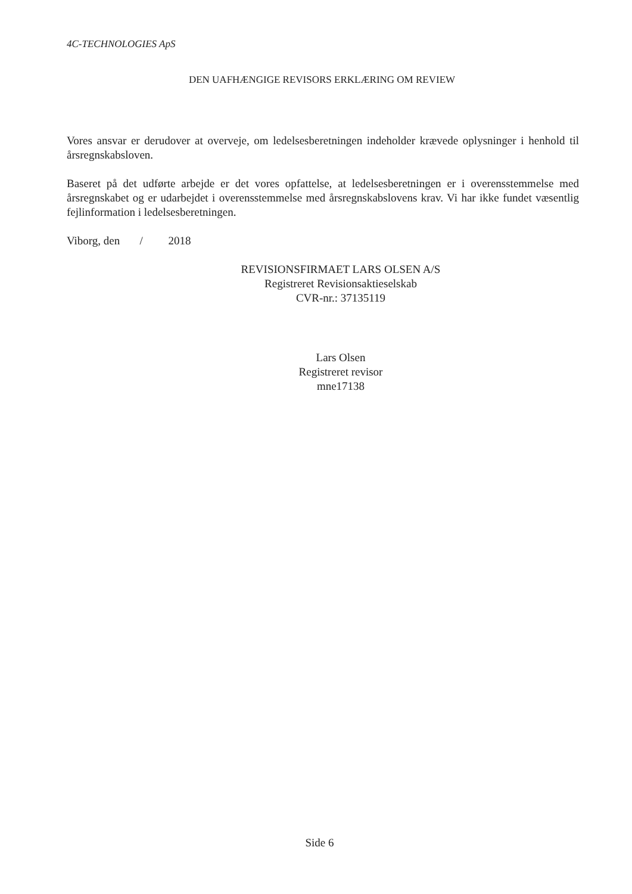4C-TECHNOLOGIES ApS
DEN UAFHÆNGIGE REVISORS ERKLÆRING OM REVIEW
Vores ansvar er derudover at overveje, om ledelsesberetningen indeholder krævede oplysninger i henhold til årsregnskabsloven.
Baseret på det udførte arbejde er det vores opfattelse, at ledelsesberetningen er i overensstemmelse med årsregnskabet og er udarbejdet i overensstemmelse med årsregnskabslovens krav. Vi har ikke fundet væsentlig fejlinformation i ledelsesberetningen.
Viborg, den / 2018
REVISIONSFIRMAET LARS OLSEN A/S
Registreret Revisionsaktieselskab
CVR-nr.: 37135119
Lars Olsen
Registreret revisor
mne17138
Side 6